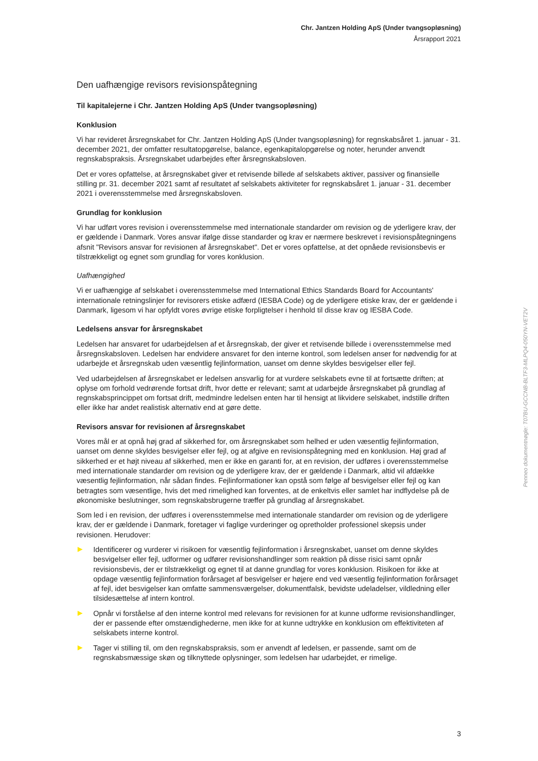Chr. Jantzen Holding ApS (Under tvangsopløsning)
Årsrapport 2021
Den uafhængige revisors revisionspåtegning
Til kapitalejerne i Chr. Jantzen Holding ApS (Under tvangsopløsning)
Konklusion
Vi har revideret årsregnskabet for Chr. Jantzen Holding ApS (Under tvangsopløsning) for regnskabsåret 1. januar - 31. december 2021, der omfatter resultatopgørelse, balance, egenkapitalopgørelse og noter, herunder anvendt regnskabspraksis. Årsregnskabet udarbejdes efter årsregnskabsloven.
Det er vores opfattelse, at årsregnskabet giver et retvisende billede af selskabets aktiver, passiver og finansielle stilling pr. 31. december 2021 samt af resultatet af selskabets aktiviteter for regnskabsåret 1. januar - 31. december 2021 i overensstemmelse med årsregnskabsloven.
Grundlag for konklusion
Vi har udført vores revision i overensstemmelse med internationale standarder om revision og de yderligere krav, der er gældende i Danmark. Vores ansvar ifølge disse standarder og krav er nærmere beskrevet i revisionspåtegningens afsnit "Revisors ansvar for revisionen af årsregnskabet". Det er vores opfattelse, at det opnåede revisionsbevis er tilstrækkeligt og egnet som grundlag for vores konklusion.
Uafhængighed
Vi er uafhængige af selskabet i overensstemmelse med International Ethics Standards Board for Accountants' internationale retningslinjer for revisorers etiske adfærd (IESBA Code) og de yderligere etiske krav, der er gældende i Danmark, ligesom vi har opfyldt vores øvrige etiske forpligtelser i henhold til disse krav og IESBA Code.
Ledelsens ansvar for årsregnskabet
Ledelsen har ansvaret for udarbejdelsen af et årsregnskab, der giver et retvisende billede i overensstemmelse med årsregnskabsloven. Ledelsen har endvidere ansvaret for den interne kontrol, som ledelsen anser for nødvendig for at udarbejde et årsregnskab uden væsentlig fejlinformation, uanset om denne skyldes besvigelser eller fejl.
Ved udarbejdelsen af årsregnskabet er ledelsen ansvarlig for at vurdere selskabets evne til at fortsætte driften; at oplyse om forhold vedrørende fortsat drift, hvor dette er relevant; samt at udarbejde årsregnskabet på grundlag af regnskabsprincippet om fortsat drift, medmindre ledelsen enten har til hensigt at likvidere selskabet, indstille driften eller ikke har andet realistisk alternativ end at gøre dette.
Revisors ansvar for revisionen af årsregnskabet
Vores mål er at opnå høj grad af sikkerhed for, om årsregnskabet som helhed er uden væsentlig fejlinformation, uanset om denne skyldes besvigelser eller fejl, og at afgive en revisionspåtegning med en konklusion. Høj grad af sikkerhed er et højt niveau af sikkerhed, men er ikke en garanti for, at en revision, der udføres i overensstemmelse med internationale standarder om revision og de yderligere krav, der er gældende i Danmark, altid vil afdække væsentlig fejlinformation, når sådan findes. Fejlinformationer kan opstå som følge af besvigelser eller fejl og kan betragtes som væsentlige, hvis det med rimelighed kan forventes, at de enkeltvis eller samlet har indflydelse på de økonomiske beslutninger, som regnskabsbrugerne træffer på grundlag af årsregnskabet.
Som led i en revision, der udføres i overensstemmelse med internationale standarder om revision og de yderligere krav, der er gældende i Danmark, foretager vi faglige vurderinger og opretholder professionel skepsis under revisionen. Herudover:
Identificerer og vurderer vi risikoen for væsentlig fejlinformation i årsregnskabet, uanset om denne skyldes besvigelser eller fejl, udformer og udfører revisionshandlinger som reaktion på disse risici samt opnår revisionsbevis, der er tilstrækkeligt og egnet til at danne grundlag for vores konklusion. Risikoen for ikke at opdage væsentlig fejlinformation forårsaget af besvigelser er højere end ved væsentlig fejlinformation forårsaget af fejl, idet besvigelser kan omfatte sammensværgelser, dokumentfalsk, bevidste udeladelser, vildledning eller tilsidesættelse af intern kontrol.
Opnår vi forståelse af den interne kontrol med relevans for revisionen for at kunne udforme revisionshandlinger, der er passende efter omstændighederne, men ikke for at kunne udtrykke en konklusion om effektiviteten af selskabets interne kontrol.
Tager vi stilling til, om den regnskabspraksis, som er anvendt af ledelsen, er passende, samt om de regnskabsmæssige skøn og tilknyttede oplysninger, som ledelsen har udarbejdet, er rimelige.
Penneo dokumentnøgle: T07BU-GCCNB-BLTF3-MLPQ4-050YN-VET2V
3